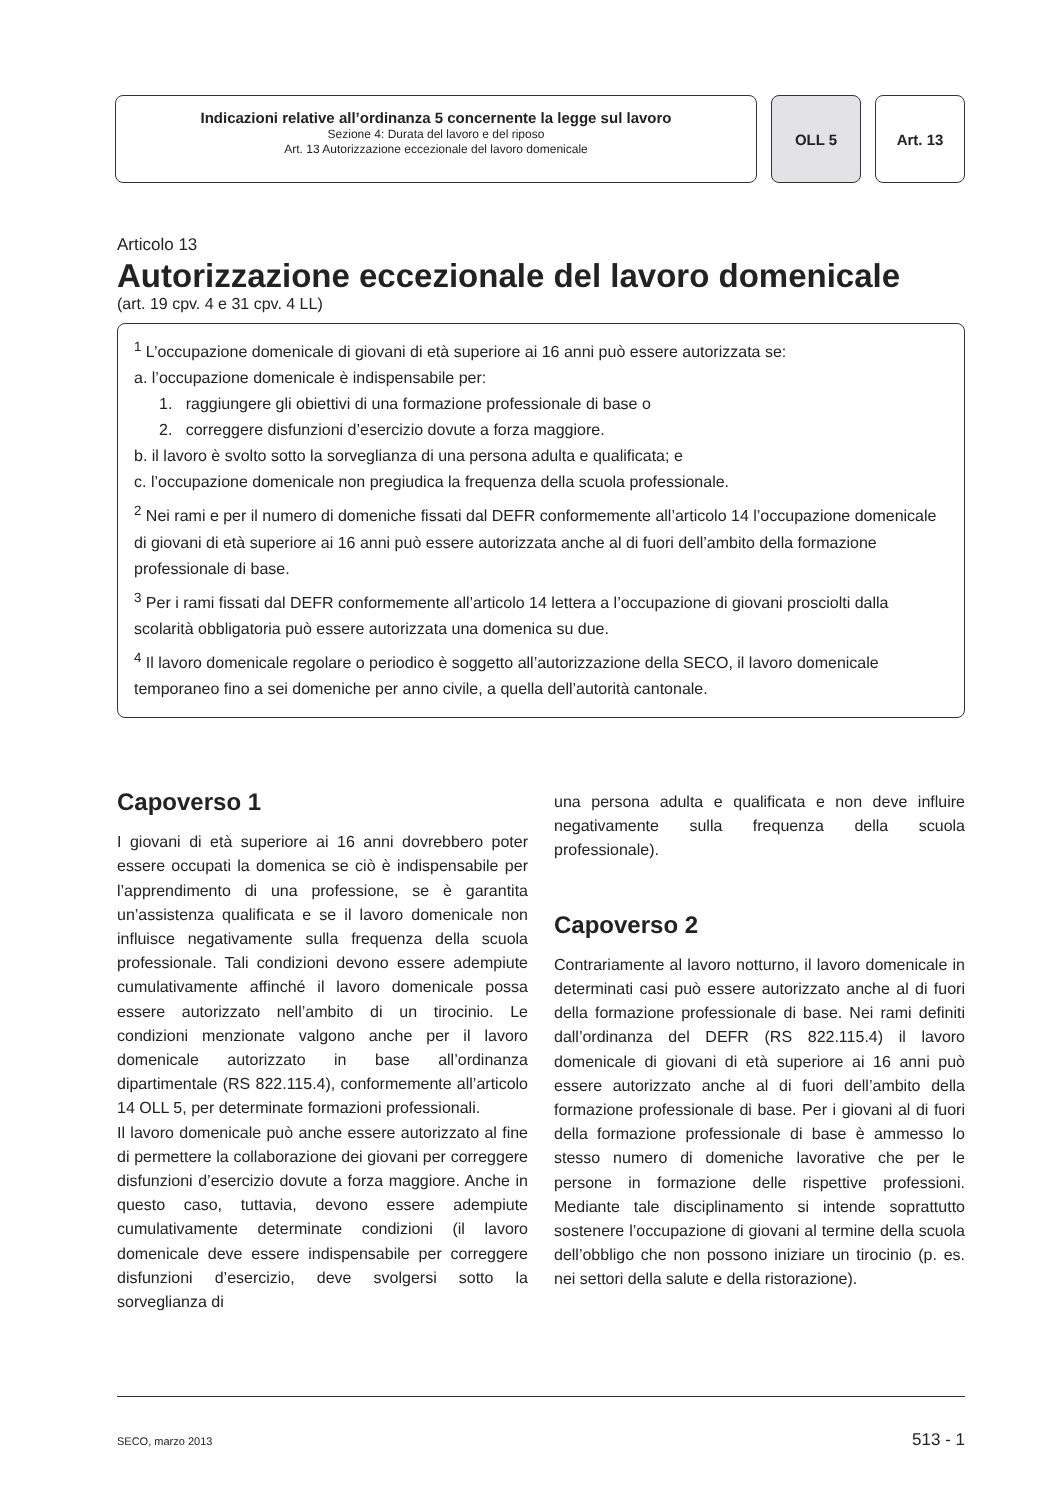Indicazioni relative all’ordinanza 5 concernente la legge sul lavoro
Sezione 4: Durata del lavoro e del riposo
Art. 13 Autorizzazione eccezionale del lavoro domenicale
OLL 5 Art. 13
Articolo 13
Autorizzazione eccezionale del lavoro domenicale
(art. 19 cpv. 4 e 31 cpv. 4 LL)
<sup>1</sup> L’occupazione domenicale di giovani di età superiore ai 16 anni può essere autorizzata se:
a. l’occupazione domenicale è indispensabile per:
1. raggiungere gli obiettivi di una formazione professionale di base o
2. correggere disfunzioni d’esercizio dovute a forza maggiore.
b. il lavoro è svolto sotto la sorveglianza di una persona adulta e qualificata; e
c. l’occupazione domenicale non pregiudica la frequenza della scuola professionale.
<sup>2</sup> Nei rami e per il numero di domeniche fissati dal DEFR conformemente all’articolo 14 l’occupazione domenicale di giovani di età superiore ai 16 anni può essere autorizzata anche al di fuori dell’ambito della formazione professionale di base.
<sup>3</sup> Per i rami fissati dal DEFR conformemente all’articolo 14 lettera a l’occupazione di giovani prosciolti dalla scolarità obbligatoria può essere autorizzata una domenica su due.
<sup>4</sup> Il lavoro domenicale regolare o periodico è soggetto all’autorizzazione della SECO, il lavoro domenicale temporaneo fino a sei domeniche per anno civile, a quella dell’autorità cantonale.
Capoverso 1
I giovani di età superiore ai 16 anni dovrebbero poter essere occupati la domenica se ciò è indispensabile per l’apprendimento di una professione, se è garantita un’assistenza qualificata e se il lavoro domenicale non influisce negativamente sulla frequenza della scuola professionale. Tali condizioni devono essere adempiute cumulativamente affinché il lavoro domenicale possa essere autorizzato nell’ambito di un tirocinio. Le condizioni menzionate valgono anche per il lavoro domenicale autorizzato in base all’ordinanza dipartimentale (RS 822.115.4), conformemente all’articolo 14 OLL 5, per determinate formazioni professionali.
Il lavoro domenicale può anche essere autorizzato al fine di permettere la collaborazione dei giovani per correggere disfunzioni d’esercizio dovute a forza maggiore. Anche in questo caso, tuttavia, devono essere adempiute cumulativamente determinate condizioni (il lavoro domenicale deve essere indispensabile per correggere disfunzioni d’esercizio, deve svolgersi sotto la sorveglianza di
una persona adulta e qualificata e non deve influire negativamente sulla frequenza della scuola professionale).
Capoverso 2
Contrariamente al lavoro notturno, il lavoro domenicale in determinati casi può essere autorizzato anche al di fuori della formazione professionale di base. Nei rami definiti dall’ordinanza del DEFR (RS 822.115.4) il lavoro domenicale di giovani di età superiore ai 16 anni può essere autorizzato anche al di fuori dell’ambito della formazione professionale di base. Per i giovani al di fuori della formazione professionale di base è ammesso lo stesso numero di domeniche lavorative che per le persone in formazione delle rispettive professioni. Mediante tale disciplinamento si intende soprattutto sostenere l’occupazione di giovani al termine della scuola dell’obbligo che non possono iniziare un tirocinio (p. es. nei settori della salute e della ristorazione).
SECO, marzo 2013 513 - 1